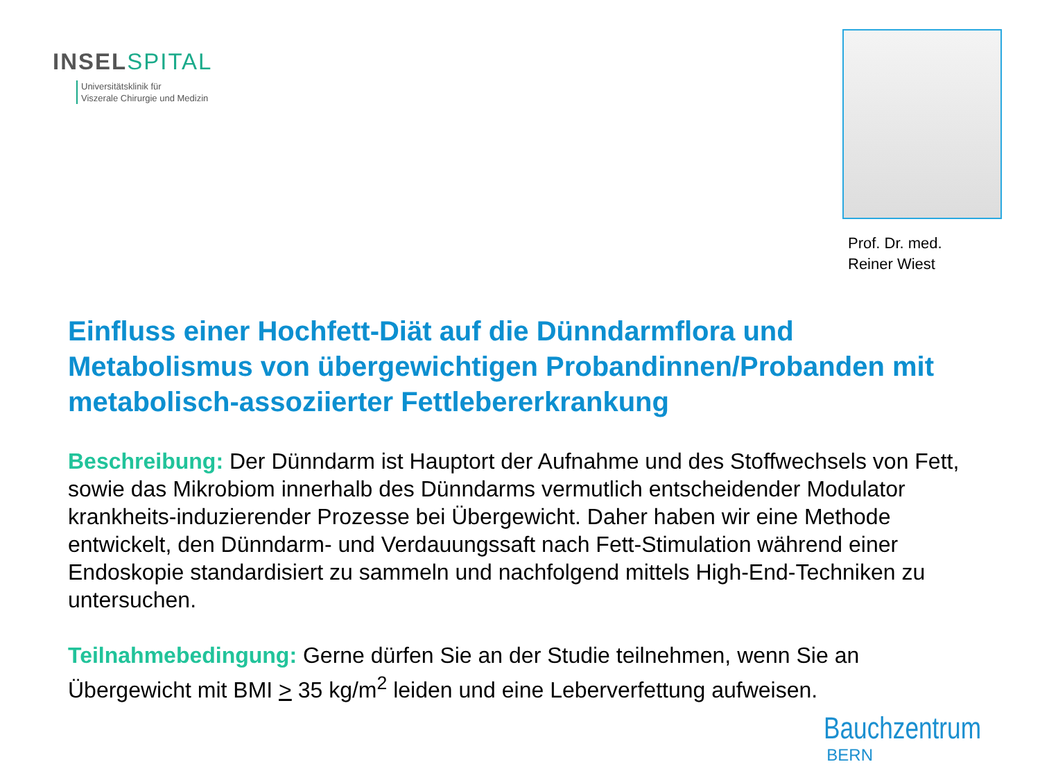INSEL SPITAL
Universitätsklinik für
Viszerale Chirurgie und Medizin
Prof. Dr. med.
Reiner Wiest
Einfluss einer Hochfett-Diät auf die Dünndarmflora und Metabolismus von übergewichtigen Probandinnen/Probanden mit metabolisch-assoziierter Fettlebererkrankung
Beschreibung: Der Dünndarm ist Hauptort der Aufnahme und des Stoffwechsels von Fett, sowie das Mikrobiom innerhalb des Dünndarms vermutlich entscheidender Modulator krankheits-induzierender Prozesse bei Übergewicht. Daher haben wir eine Methode entwickelt, den Dünndarm- und Verdauungssaft nach Fett-Stimulation während einer Endoskopie standardisiert zu sammeln und nachfolgend mittels High-End-Techniken zu untersuchen.
Teilnahmebedingung: Gerne dürfen Sie an der Studie teilnehmen, wenn Sie an Übergewicht mit BMI > 35 kg/m<sup>2</sup> leiden und eine Leberverfettung aufweisen.
Bauchzentrum
BERN